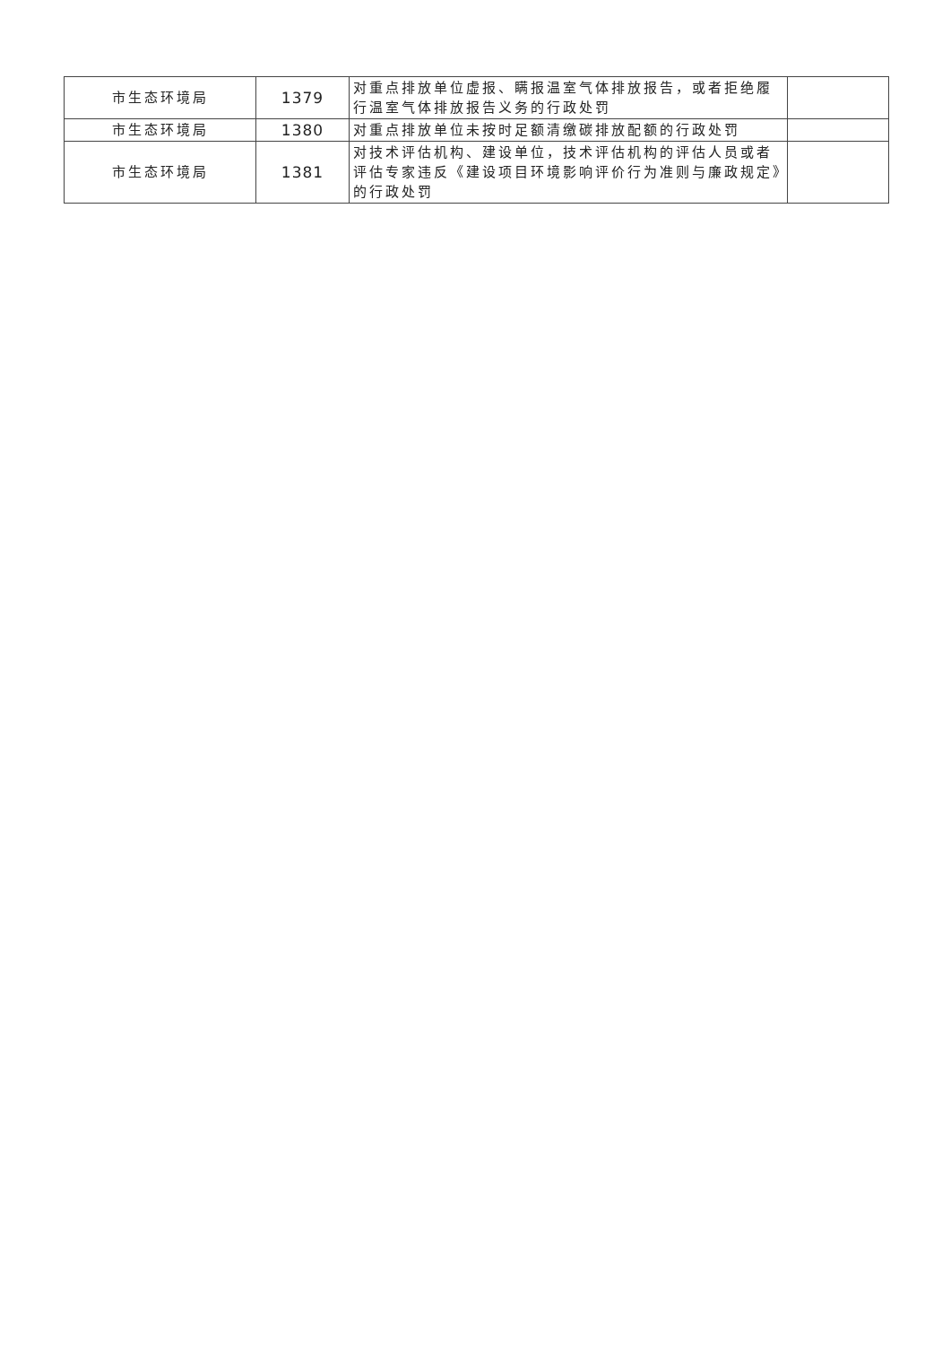| 市生态环境局 | 1379 | 对重点排放单位虚报、瞒报温室气体排放报告，或者拒绝履行温室气体排放报告义务的行政处罚 | |
| 市生态环境局 | 1380 | 对重点排放单位未按时足额清缴碳排放配额的行政处罚 | |
| 市生态环境局 | 1381 | 对技术评估机构、建设单位，技术评估机构的评估人员或者评估专家违反《建设项目环境影响评价行为准则与廉政规定》的行政处罚 | |